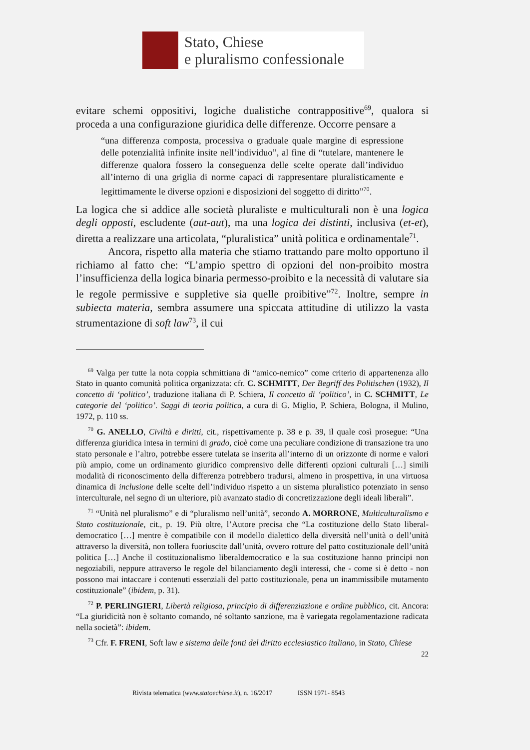Stato, Chiese
e pluralismo confessionale
evitare schemi oppositivi, logiche dualistiche contrappositive<sup>69</sup>, qualora si proceda a una configurazione giuridica delle differenze. Occorre pensare a
“una differenza composta, processiva o graduale quale margine di espressione delle potenzialità infinite insite nell’individuo”, al fine di “tutelare, mantenere le differenze qualora fossero la conseguenza delle scelte operate dall’individuo all’interno di una griglia di norme capaci di rappresentare pluralisticamente e legittimamente le diverse opzioni e disposizioni del soggetto di diritto”<sup>70</sup>.
La logica che si addice alle società pluraliste e multiculturali non è una logica degli opposti, escludente (aut-aut), ma una logica dei distinti, inclusiva (et-et), diretta a realizzare una articolata, “pluralistica” unità politica e ordinamentale<sup>71</sup>.
Ancora, rispetto alla materia che stiamo trattando pare molto opportuno il richiamo al fatto che: “L’ampio spettro di opzioni del non-proibito mostra l’insufficienza della logica binaria permesso-proibito e la necessità di valutare sia le regole permissive e suppletive sia quelle proibitive”<sup>72</sup>. Inoltre, sempre in subiecta materia, sembra assumere una spiccata attitudine di utilizzo la vasta strumentazione di soft law<sup>73</sup>, il cui
<sup>69</sup> Valga per tutte la nota coppia schmittiana di “amico-nemico” come criterio di appartenenza allo Stato in quanto comunità politica organizzata: cfr. C. SCHMITT, Der Begriff des Politischen (1932), Il concetto di ‘politico’, traduzione italiana di P. Schiera, Il concetto di ‘politico’, in C. SCHMITT, Le categorie del ‘politico’. Saggi di teoria politica, a cura di G. Miglio, P. Schiera, Bologna, il Mulino, 1972, p. 110 ss.
<sup>70</sup> G. ANELLO, Civiltà e diritti, cit., rispettivamente p. 38 e p. 39, il quale così prosegue: “Una differenza giuridica intesa in termini di grado, cioè come una peculiare condizione di transazione tra uno stato personale e l’altro, potrebbe essere tutelata se inserita all’interno di un orizzonte di norme e valori più ampio, come un ordinamento giuridico comprensivo delle differenti opzioni culturali […] simili modalità di riconoscimento della differenza potrebbero tradursi, almeno in prospettiva, in una virtuosa dinamica di inclusione delle scelte dell’individuo rispetto a un sistema pluralistico potenziato in senso interculturale, nel segno di un ulteriore, più avanzato stadio di concretizzazione degli ideali liberali”.
<sup>71</sup> “Unità nel pluralismo” e di “pluralismo nell’unità”, secondo A. MORRONE, Multiculturalismo e Stato costituzionale, cit., p. 19. Più oltre, l’Autore precisa che “La costituzione dello Stato liberal-democratico […] mentre è compatibile con il modello dialettico della diversità nell’unità o dell’unità attraverso la diversità, non tollera fuoriuscite dall’unità, ovvero rotture del patto costituzionale dell’unità politica […] Anche il costituzionalismo liberaldemocratico e la sua costituzione hanno principi non negoziabili, neppure attraverso le regole del bilanciamento degli interessi, che - come si è detto - non possono mai intaccare i contenuti essenziali del patto costituzionale, pena un inammissibile mutamento costituzionale” (ibidem, p. 31).
<sup>72</sup> P. PERLINGIERI, Libertà religiosa, principio di differenziazione e ordine pubblico, cit. Ancora: “La giuridicità non è soltanto comando, né soltanto sanzione, ma è variegata regolamentazione radicata nella società”: ibidem.
<sup>73</sup> Cfr. F. FRENI, Soft law e sistema delle fonti del diritto ecclesiastico italiano, in Stato, Chiese
22
Rivista telematica (www.statoechiese.it), n. 16/2017 ISSN 1971- 8543